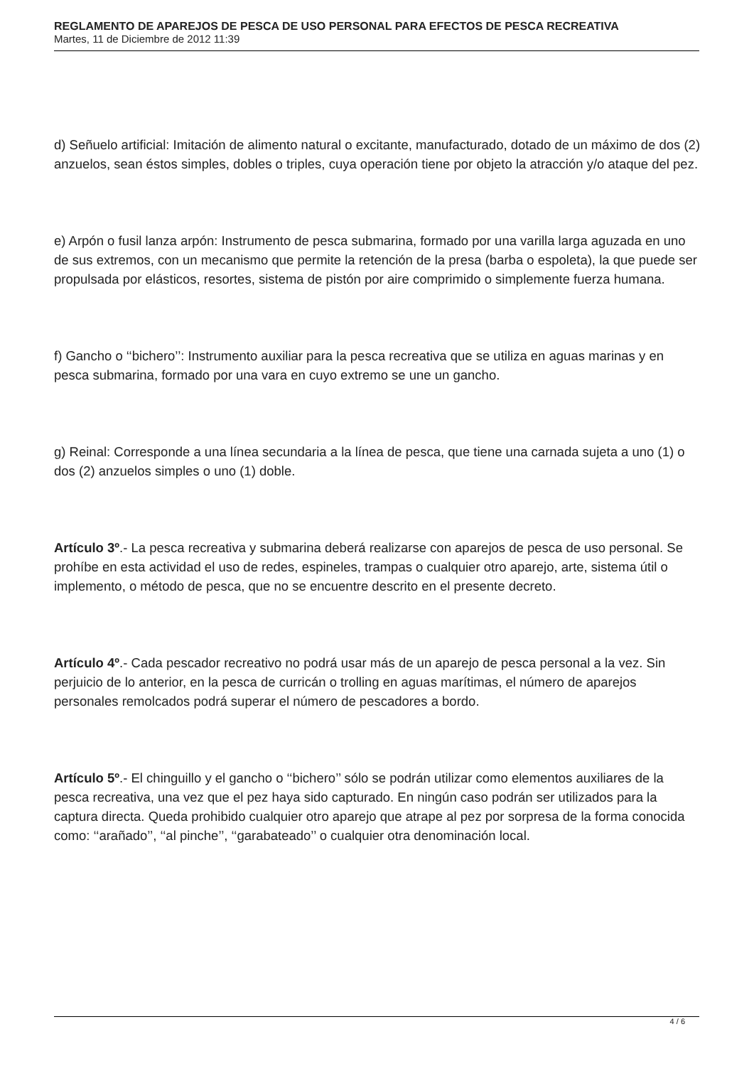REGLAMENTO DE APAREJOS DE PESCA DE USO PERSONAL PARA EFECTOS DE PESCA RECREATIVA
Martes, 11 de Diciembre de 2012 11:39
d) Señuelo artificial: Imitación de alimento natural o excitante, manufacturado, dotado de un máximo de dos (2) anzuelos, sean éstos simples, dobles o triples, cuya operación tiene por objeto la atracción y/o ataque del pez.
e) Arpón o fusil lanza arpón: Instrumento de pesca submarina, formado por una varilla larga aguzada en uno de sus extremos, con un mecanismo que permite la retención de la presa (barba o espoleta), la que puede ser propulsada por elásticos, resortes, sistema de pistón por aire comprimido o simplemente fuerza humana.
f) Gancho o ‘‘bichero’’: Instrumento auxiliar para la pesca recreativa que se utiliza en aguas marinas y en pesca submarina, formado por una vara en cuyo extremo se une un gancho.
g) Reinal: Corresponde a una línea secundaria a la línea de pesca, que tiene una carnada sujeta a uno (1) o dos (2) anzuelos simples o uno (1) doble.
Artículo 3º.- La pesca recreativa y submarina deberá realizarse con aparejos de pesca de uso personal. Se prohíbe en esta actividad el uso de redes, espineles, trampas o cualquier otro aparejo, arte, sistema útil o implemento, o método de pesca, que no se encuentre descrito en el presente decreto.
Artículo 4º.- Cada pescador recreativo no podrá usar más de un aparejo de pesca personal a la vez. Sin perjuicio de lo anterior, en la pesca de curricán o trolling en aguas marítimas, el número de aparejos personales remolcados podrá superar el número de pescadores a bordo.
Artículo 5º.- El chinguillo y el gancho o ‘‘bichero’’ sólo se podrán utilizar como elementos auxiliares de la pesca recreativa, una vez que el pez haya sido capturado. En ningún caso podrán ser utilizados para la captura directa. Queda prohibido cualquier otro aparejo que atrape al pez por sorpresa de la forma conocida como: ‘‘arañado’’, ‘‘al pinche’’, ‘‘garabateado’’ o cualquier otra denominación local.
4 / 6